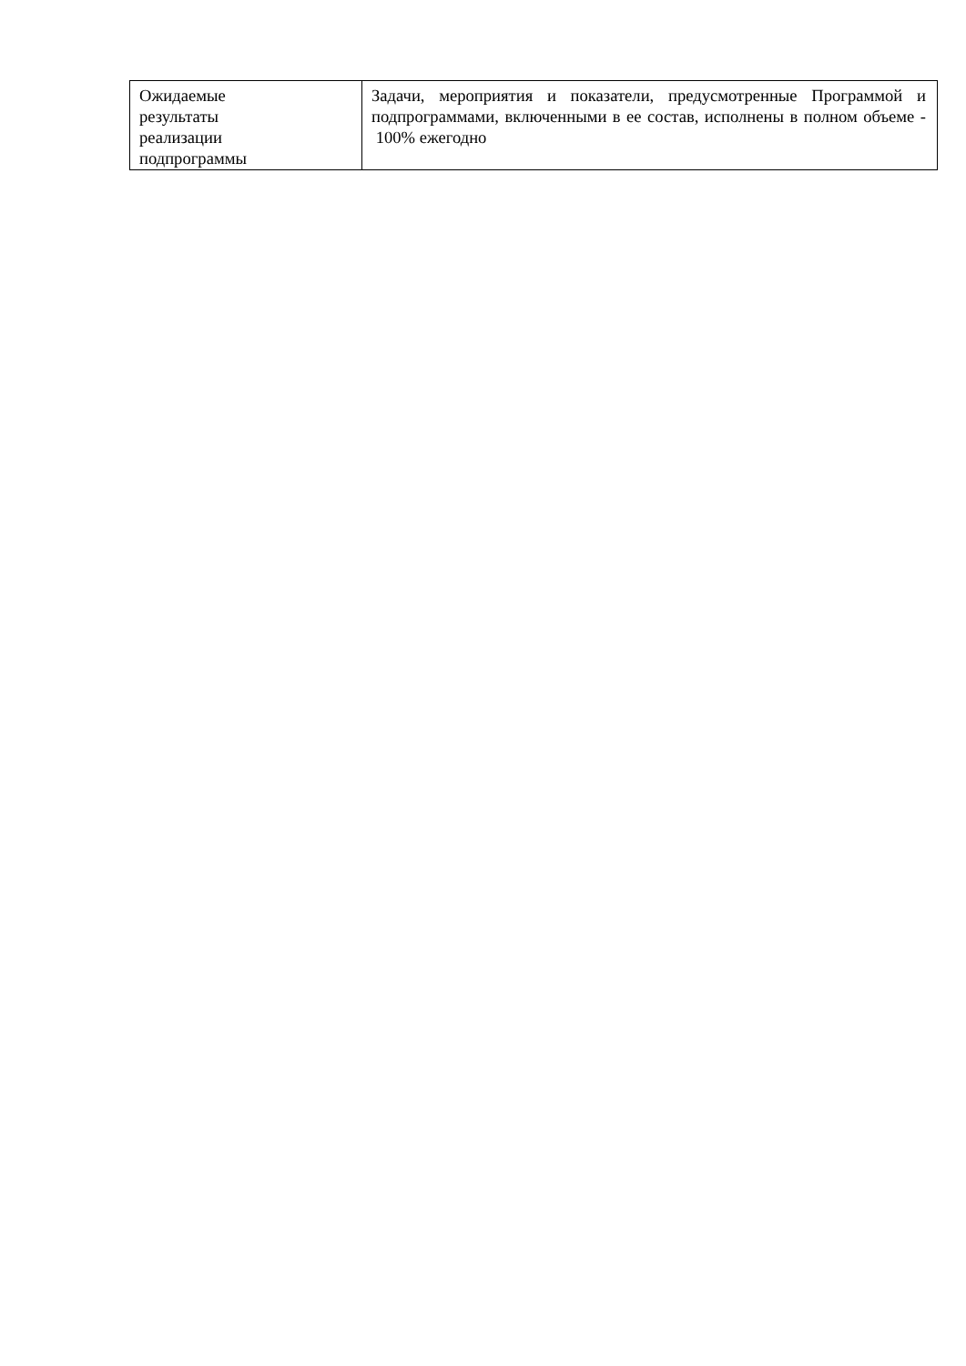| Ожидаемые результаты реализации подпрограммы | Задачи, мероприятия и показатели, предусмотренные Программой и подпрограммами, включенными в ее состав, исполнены в полном объеме - 100% ежегодно |